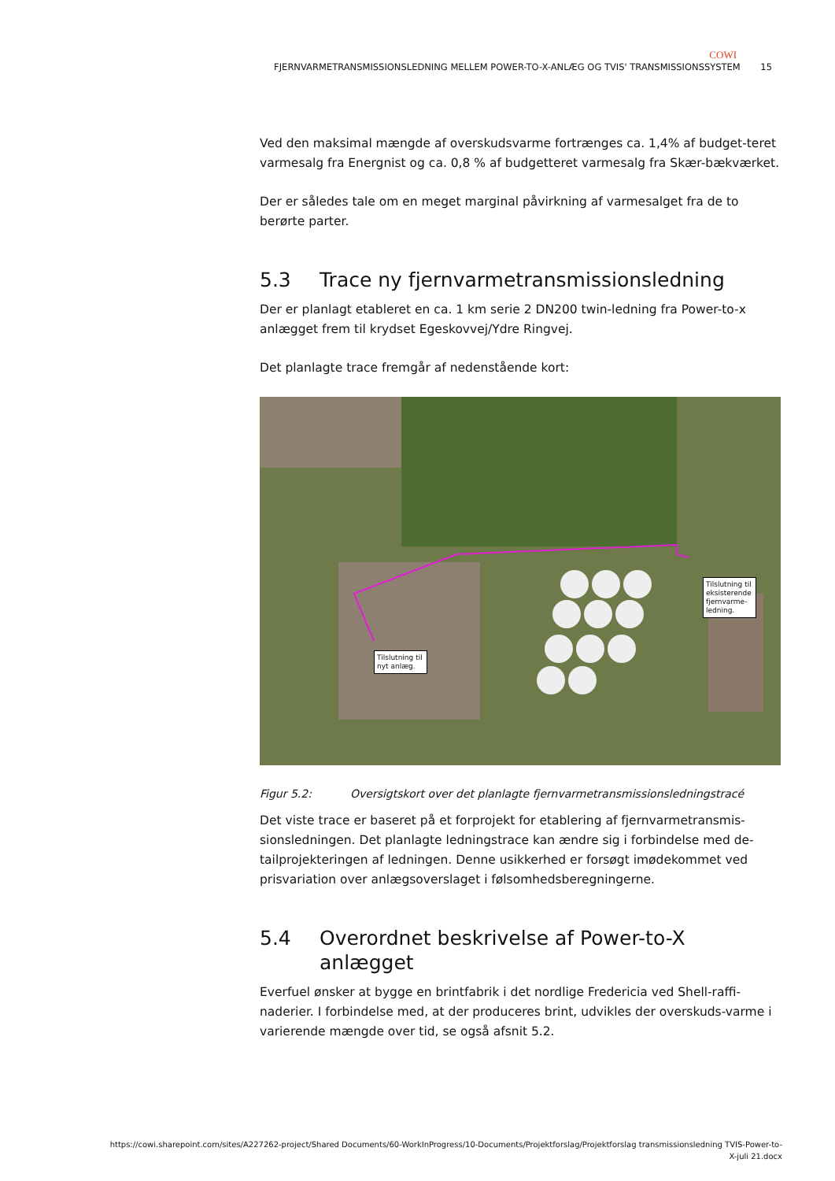COWI
FJERNVARMETRANSMISSIONSLEDNING MELLEM POWER-TO-X-ANLÆG OG TVIS' TRANSMISSIONSSYSTEM 15
Ved den maksimal mængde af overskudsvarme fortrænges ca. 1,4% af budget-teret varmesalg fra Energnist og ca. 0,8 % af budgetteret varmesalg fra Skær-bækværket.
Der er således tale om en meget marginal påvirkning af varmesalget fra de to berørte parter.
5.3 Trace ny fjernvarmetransmissionsledning
Der er planlagt etableret en ca. 1 km serie 2 DN200 twin-ledning fra Power-to-x anlægget frem til krydset Egeskovvej/Ydre Ringvej.
Det planlagte trace fremgår af nedenstående kort:
Tilslutning til nyt anlæg.
Tilslutning til eksisterende fjernvarme-ledning.
Figur 5.2: Oversigtskort over det planlagte fjernvarmetransmissionsledningstracé
Det viste trace er baseret på et forprojekt for etablering af fjernvarmetransmis-sionsledningen. Det planlagte ledningstrace kan ændre sig i forbindelse med de-tailprojekteringen af ledningen. Denne usikkerhed er forsøgt imødekommet ved prisvariation over anlægsoverslaget i følsomhedsberegningerne.
5.4 Overordnet beskrivelse af Power-to-X anlægget
Everfuel ønsker at bygge en brintfabrik i det nordlige Fredericia ved Shell-raffi-naderier. I forbindelse med, at der produceres brint, udvikles der overskuds-varme i varierende mængde over tid, se også afsnit 5.2.
https://cowi.sharepoint.com/sites/A227262-project/Shared Documents/60-WorkInProgress/10-Documents/Projektforslag/Projektforslag transmissionsledning TVIS-Power-to-X-juli 21.docx